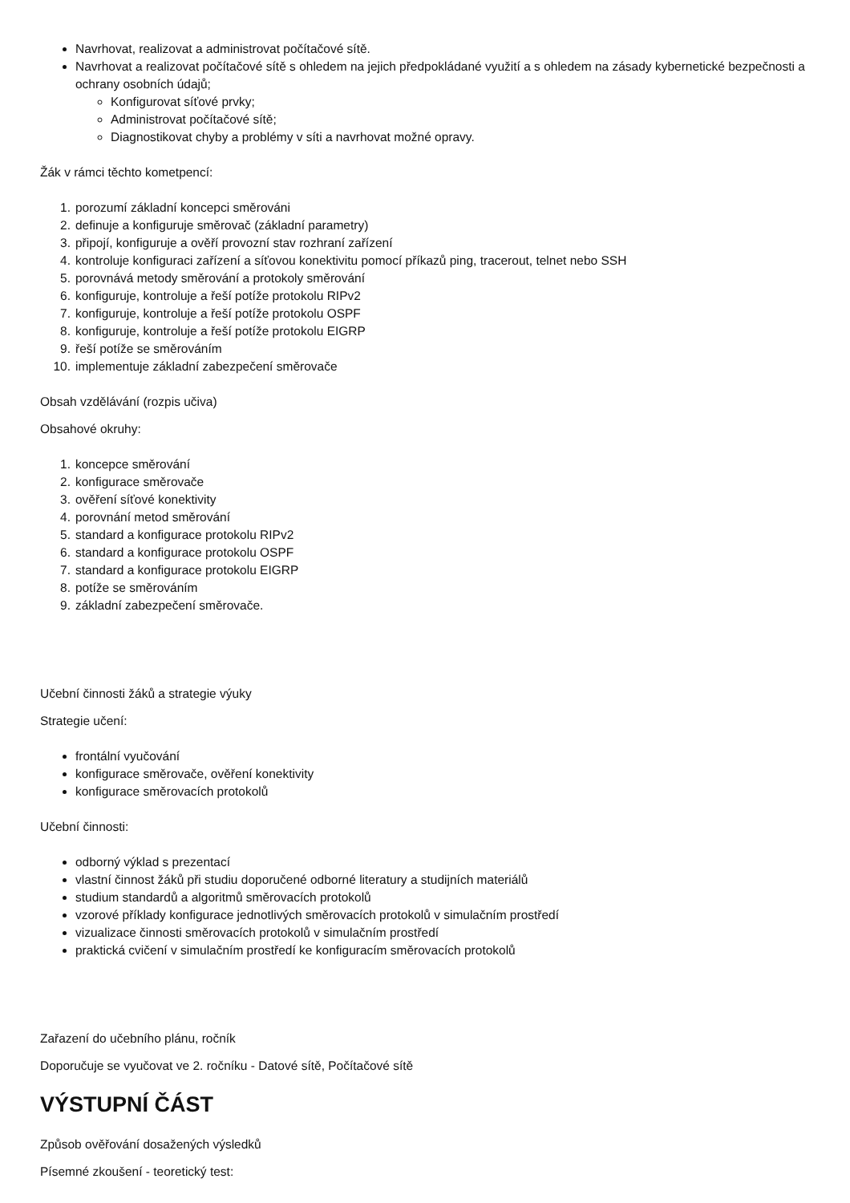Navrhovat, realizovat a administrovat počítačové sítě.
Navrhovat a realizovat počítačové sítě s ohledem na jejich předpokládané využití a s ohledem na zásady kybernetické bezpečnosti a ochrany osobních údajů;
Konfigurovat síťové prvky;
Administrovat počítačové sítě;
Diagnostikovat chyby a problémy v síti a navrhovat možné opravy.
Žák v rámci těchto kometpencí:
1. porozumí základní koncepci směrováni
2. definuje a konfiguruje směrovač (základní parametry)
3. připojí, konfiguruje a ověří provozní stav rozhraní zařízení
4. kontroluje konfiguraci zařízení a síťovou konektivitu pomocí příkazů ping, tracerout, telnet nebo SSH
5. porovnává metody směrování a protokoly směrování
6. konfiguruje, kontroluje a řeší potíže protokolu RIPv2
7. konfiguruje, kontroluje a řeší potíže protokolu OSPF
8. konfiguruje, kontroluje a řeší potíže protokolu EIGRP
9. řeší potíže se směrováním
10. implementuje základní zabezpečení směrovače
Obsah vzdělávání (rozpis učiva)
Obsahové okruhy:
1. koncepce směrování
2. konfigurace směrovače
3. ověření síťové konektivity
4. porovnání metod směrování
5. standard a konfigurace protokolu RIPv2
6. standard a konfigurace protokolu OSPF
7. standard a konfigurace protokolu EIGRP
8. potíže se směrováním
9. základní zabezpečení směrovače.
Učební činnosti žáků a strategie výuky
Strategie učení:
frontální vyučování
konfigurace směrovače, ověření konektivity
konfigurace směrovacích protokolů
Učební činnosti:
odborný výklad s prezentací
vlastní činnost žáků při studiu doporučené odborné literatury a studijních materiálů
studium standardů a algoritmů směrovacích protokolů
vzorové příklady konfigurace jednotlivých směrovacích protokolů v simulačním prostředí
vizualizace činnosti směrovacích protokolů v simulačním prostředí
praktická cvičení v simulačním prostředí ke konfiguracím směrovacích protokolů
Zařazení do učebního plánu, ročník
Doporučuje se vyučovat ve 2. ročníku - Datové sítě, Počítačové sítě
VÝSTUPNÍ ČÁST
Způsob ověřování dosažených výsledků
Písemné zkoušení - teoretický test: